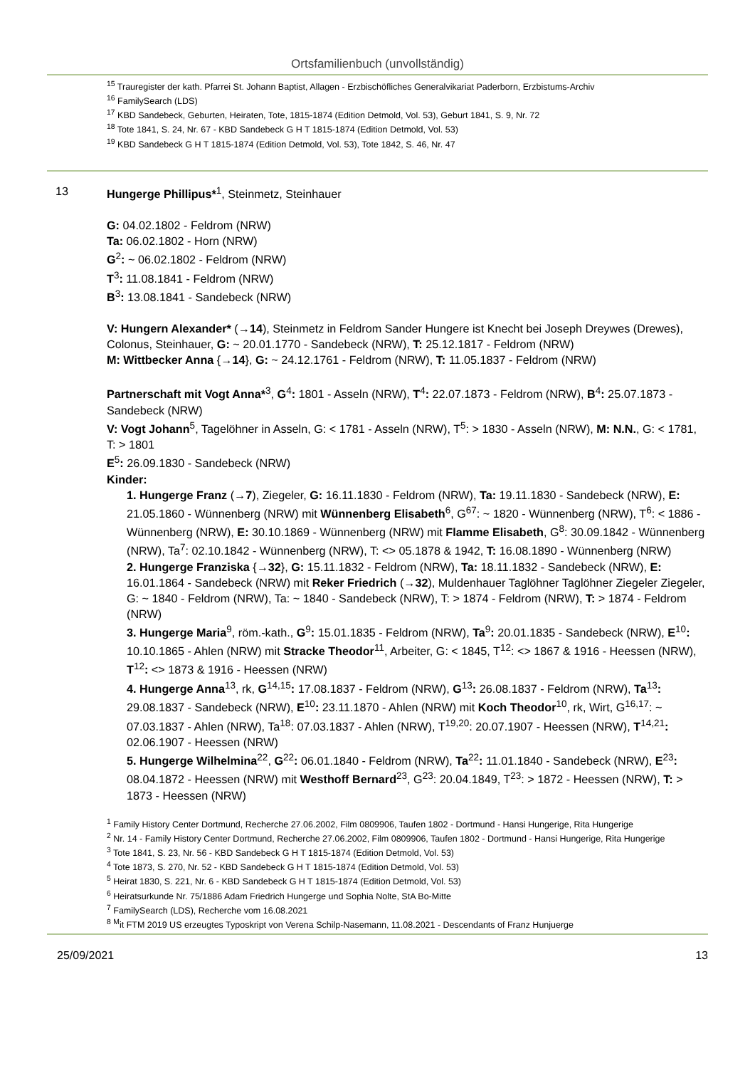Ortsfamilienbuch (unvollständig)
<sup>15</sup> Trauregister der kath. Pfarrei St. Johann Baptist, Allagen - Erzbischöfliches Generalvikariat Paderborn, Erzbistums-Archiv
<sup>16</sup> FamilySearch (LDS)
<sup>17</sup> KBD Sandebeck, Geburten, Heiraten, Tote, 1815-1874 (Edition Detmold, Vol. 53), Geburt 1841, S. 9, Nr. 72
<sup>18</sup> Tote 1841, S. 24, Nr. 67 - KBD Sandebeck G H T 1815-1874 (Edition Detmold, Vol. 53)
<sup>19</sup> KBD Sandebeck G H T 1815-1874 (Edition Detmold, Vol. 53), Tote 1842, S. 46, Nr. 47
13 Hungerge Phillipus*<sup>1</sup>, Steinmetz, Steinhauer
G: 04.02.1802 - Feldrom (NRW)
Ta: 06.02.1802 - Horn (NRW)
G<sup>2</sup>: ~ 06.02.1802 - Feldrom (NRW)
T<sup>3</sup>: 11.08.1841 - Feldrom (NRW)
B<sup>3</sup>: 13.08.1841 - Sandebeck (NRW)
V: Hungern Alexander* (→14), Steinmetz in Feldrom Sander Hungere ist Knecht bei Joseph Dreywes (Drewes), Colonus, Steinhauer, G: ~ 20.01.1770 - Sandebeck (NRW), T: 25.12.1817 - Feldrom (NRW)
M: Wittbecker Anna {→14}, G: ~ 24.12.1761 - Feldrom (NRW), T: 11.05.1837 - Feldrom (NRW)
Partnerschaft mit Vogt Anna*<sup>3</sup>, G<sup>4</sup>: 1801 - Asseln (NRW), T<sup>4</sup>: 22.07.1873 - Feldrom (NRW), B<sup>4</sup>: 25.07.1873 - Sandebeck (NRW)
V: Vogt Johann<sup>5</sup>, Tagelöhner in Asseln, G: < 1781 - Asseln (NRW), T<sup>5</sup>: > 1830 - Asseln (NRW), M: N.N., G: < 1781, T: > 1801
E<sup>5</sup>: 26.09.1830 - Sandebeck (NRW)
Kinder:
1. Hungerge Franz (→7), Ziegeler, G: 16.11.1830 - Feldrom (NRW), Ta: 19.11.1830 - Sandebeck (NRW), E: 21.05.1860 - Wünnenberg (NRW) mit Wünnenberg Elisabeth<sup>6</sup>, G<sup>67</sup>: ~ 1820 - Wünnenberg (NRW), T<sup>6</sup>: < 1886 - Wünnenberg (NRW), E: 30.10.1869 - Wünnenberg (NRW) mit Flamme Elisabeth, G<sup>8</sup>: 30.09.1842 - Wünnenberg (NRW), Ta<sup>7</sup>: 02.10.1842 - Wünnenberg (NRW), T: <> 05.1878 & 1942, T: 16.08.1890 - Wünnenberg (NRW)
2. Hungerge Franziska {→32}, G: 15.11.1832 - Feldrom (NRW), Ta: 18.11.1832 - Sandebeck (NRW), E: 16.01.1864 - Sandebeck (NRW) mit Reker Friedrich (→32), Muldenhauer Taglöhner Taglöhner Ziegeler Ziegeler, G: ~ 1840 - Feldrom (NRW), Ta: ~ 1840 - Sandebeck (NRW), T: > 1874 - Feldrom (NRW), T: > 1874 - Feldrom (NRW)
3. Hungerge Maria<sup>9</sup>, röm.-kath., G<sup>9</sup>: 15.01.1835 - Feldrom (NRW), Ta<sup>9</sup>: 20.01.1835 - Sandebeck (NRW), E<sup>10</sup>: 10.10.1865 - Ahlen (NRW) mit Stracke Theodor<sup>11</sup>, Arbeiter, G: < 1845, T<sup>12</sup>: <> 1867 & 1916 - Heessen (NRW), T<sup>12</sup>: <> 1873 & 1916 - Heessen (NRW)
4. Hungerge Anna<sup>13</sup>, rk, G<sup>14,15</sup>: 17.08.1837 - Feldrom (NRW), G<sup>13</sup>: 26.08.1837 - Feldrom (NRW), Ta<sup>13</sup>: 29.08.1837 - Sandebeck (NRW), E<sup>10</sup>: 23.11.1870 - Ahlen (NRW) mit Koch Theodor<sup>10</sup>, rk, Wirt, G<sup>16,17</sup>: ~ 07.03.1837 - Ahlen (NRW), Ta<sup>18</sup>: 07.03.1837 - Ahlen (NRW), T<sup>19,20</sup>: 20.07.1907 - Heessen (NRW), T<sup>14,21</sup>: 02.06.1907 - Heessen (NRW)
5. Hungerge Wilhelmina<sup>22</sup>, G<sup>22</sup>: 06.01.1840 - Feldrom (NRW), Ta<sup>22</sup>: 11.01.1840 - Sandebeck (NRW), E<sup>23</sup>: 08.04.1872 - Heessen (NRW) mit Westhoff Bernard<sup>23</sup>, G<sup>23</sup>: 20.04.1849, T<sup>23</sup>: > 1872 - Heessen (NRW), T: > 1873 - Heessen (NRW)
<sup>1</sup> Family History Center Dortmund, Recherche 27.06.2002, Film 0809906, Taufen 1802 - Dortmund - Hansi Hungerige, Rita Hungerige
<sup>2</sup> Nr. 14 - Family History Center Dortmund, Recherche 27.06.2002, Film 0809906, Taufen 1802 - Dortmund - Hansi Hungerige, Rita Hungerige
<sup>3</sup> Tote 1841, S. 23, Nr. 56 - KBD Sandebeck G H T 1815-1874 (Edition Detmold, Vol. 53)
<sup>4</sup> Tote 1873, S. 270, Nr. 52 - KBD Sandebeck G H T 1815-1874 (Edition Detmold, Vol. 53)
<sup>5</sup> Heirat 1830, S. 221, Nr. 6 - KBD Sandebeck G H T 1815-1874 (Edition Detmold, Vol. 53)
<sup>6</sup> Heiratsurkunde Nr. 75/1886 Adam Friedrich Hungerge und Sophia Nolte, StA Bo-Mitte
<sup>7</sup> FamilySearch (LDS), Recherche vom 16.08.2021
<sup>8</sup> <sup>M</sup>it FTM 2019 US erzeugtes Typoskript von Verena Schilp-Nasemann, 11.08.2021 - Descendants of Franz Hunjuerge
25/09/2021 13